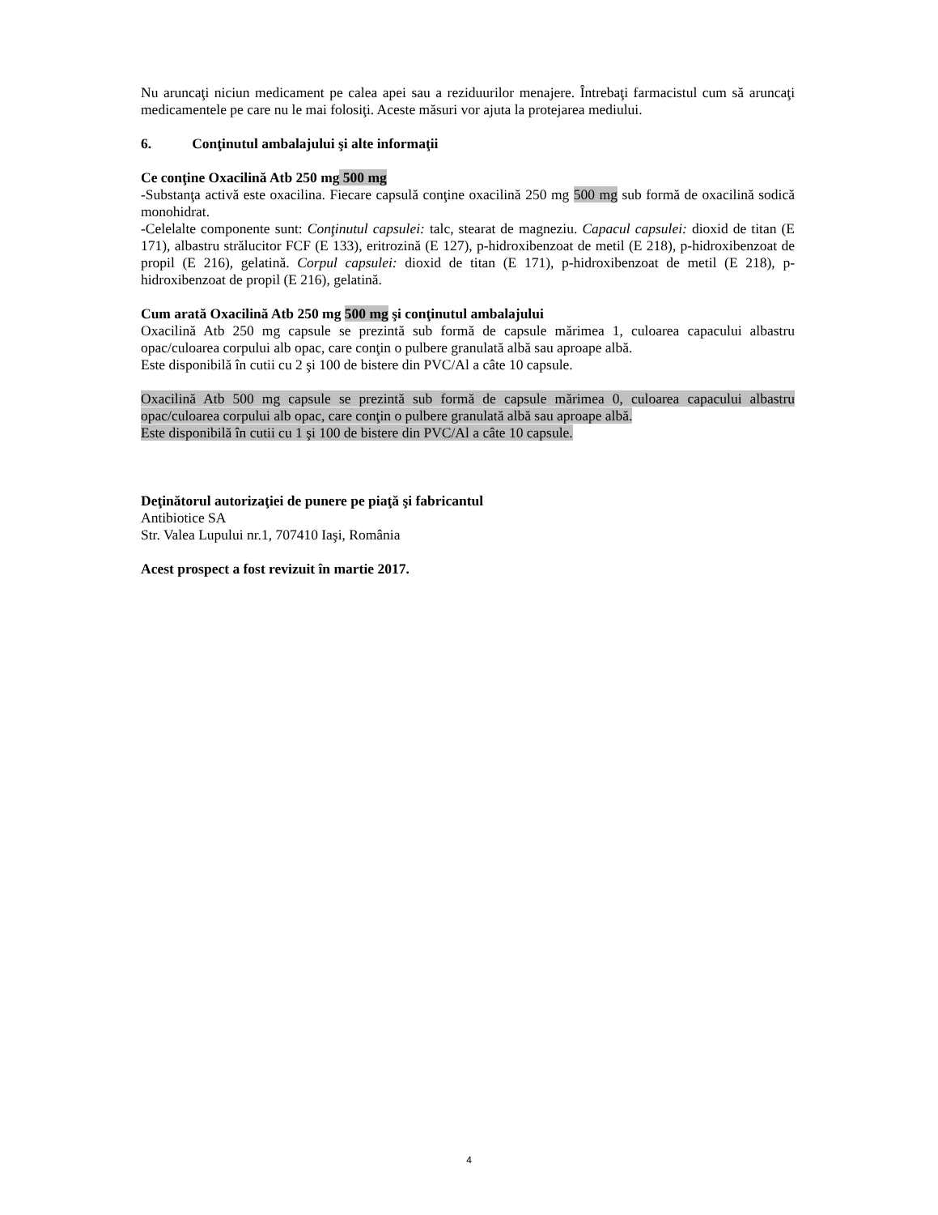Nu aruncaţi niciun medicament pe calea apei sau a reziduurilor menajere. Întrebaţi farmacistul cum să aruncaţi medicamentele pe care nu le mai folosiţi. Aceste măsuri vor ajuta la protejarea mediului.
6. Conţinutul ambalajului şi alte informaţii
Ce conţine Oxacilină Atb 250 mg 500 mg
-Substanţa activă este oxacilina. Fiecare capsulă conţine oxacilină 250 mg 500 mg sub formă de oxacilină sodică monohidrat.
-Celelalte componente sunt: Conţinutul capsulei: talc, stearat de magneziu. Capacul capsulei: dioxid de titan (E 171), albastru strălucitor FCF (E 133), eritrozină (E 127), p-hidroxibenzoat de metil (E 218), p-hidroxibenzoat de propil (E 216), gelatină. Corpul capsulei: dioxid de titan (E 171), p-hidroxibenzoat de metil (E 218), p-hidroxibenzoat de propil (E 216), gelatină.
Cum arată Oxacilină Atb 250 mg 500 mg şi conţinutul ambalajului
Oxacilină Atb 250 mg capsule se prezintă sub formă de capsule mărimea 1, culoarea capacului albastru opac/culoarea corpului alb opac, care conţin o pulbere granulată albă sau aproape albă.
Este disponibilă în cutii cu 2 şi 100 de bistere din PVC/Al a câte 10 capsule.
Oxacilină Atb 500 mg capsule se prezintă sub formă de capsule mărimea 0, culoarea capacului albastru opac/culoarea corpului alb opac, care conţin o pulbere granulată albă sau aproape albă.
Este disponibilă în cutii cu 1 şi 100 de bistere din PVC/Al a câte 10 capsule.
Deţinătorul autorizaţiei de punere pe piaţă şi fabricantul
Antibiotice SA
Str. Valea Lupului nr.1, 707410 Iaşi, România
Acest prospect a fost revizuit în martie 2017.
4